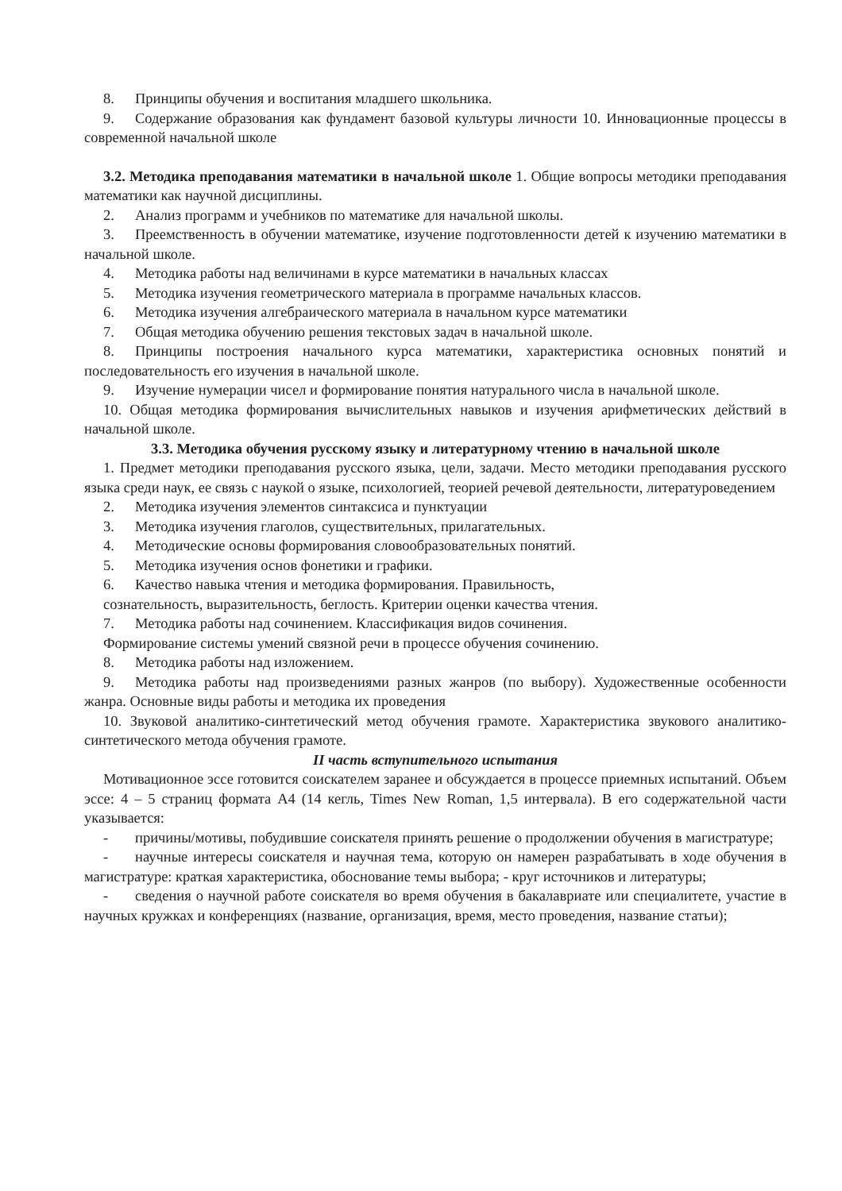8. Принципы обучения и воспитания младшего школьника.
9. Содержание образования как фундамент базовой культуры личности 10. Инновационные процессы в современной начальной школе
3.2. Методика преподавания математики в начальной школе 1. Общие вопросы методики преподавания математики как научной дисциплины.
2. Анализ программ и учебников по математике для начальной школы.
3. Преемственность в обучении математике, изучение подготовленности детей к изучению математики в начальной школе.
4. Методика работы над величинами в курсе математики в начальных классах
5. Методика изучения геометрического материала в программе начальных классов.
6. Методика изучения алгебраического материала в начальном курсе математики
7. Общая методика обучению решения текстовых задач в начальной школе.
8. Принципы построения начального курса математики, характеристика основных понятий и последовательность его изучения в начальной школе.
9. Изучение нумерации чисел и формирование понятия натурального числа в начальной школе.
10. Общая методика формирования вычислительных навыков и изучения арифметических действий в начальной школе.
3.3. Методика обучения русскому языку и литературному чтению в начальной школе
1. Предмет методики преподавания русского языка, цели, задачи. Место методики преподавания русского языка среди наук, ее связь с наукой о языке, психологией, теорией речевой деятельности, литературоведением
2. Методика изучения элементов синтаксиса и пунктуации
3. Методика изучения глаголов, существительных, прилагательных.
4. Методические основы формирования словообразовательных понятий.
5. Методика изучения основ фонетики и графики.
6. Качество навыка чтения и методика формирования. Правильность,
сознательность, выразительность, беглость. Критерии оценки качества чтения.
7. Методика работы над сочинением. Классификация видов сочинения.
Формирование системы умений связной речи в процессе обучения сочинению.
8. Методика работы над изложением.
9. Методика работы над произведениями разных жанров (по выбору). Художественные особенности жанра. Основные виды работы и методика их проведения
10. Звуковой аналитико-синтетический метод обучения грамоте. Характеристика звукового аналитико-синтетического метода обучения грамоте.
II часть вступительного испытания
Мотивационное эссе готовится соискателем заранее и обсуждается в процессе приемных испытаний. Объем эссе: 4 – 5 страниц формата А4 (14 кегль, Times New Roman, 1,5 интервала). В его содержательной части указывается:
- причины/мотивы, побудившие соискателя принять решение о продолжении обучения в магистратуре;
- научные интересы соискателя и научная тема, которую он намерен разрабатывать в ходе обучения в магистратуре: краткая характеристика, обоснование темы выбора; - круг источников и литературы;
- сведения о научной работе соискателя во время обучения в бакалавриате или специалитете, участие в научных кружках и конференциях (название, организация, время, место проведения, название статьи);